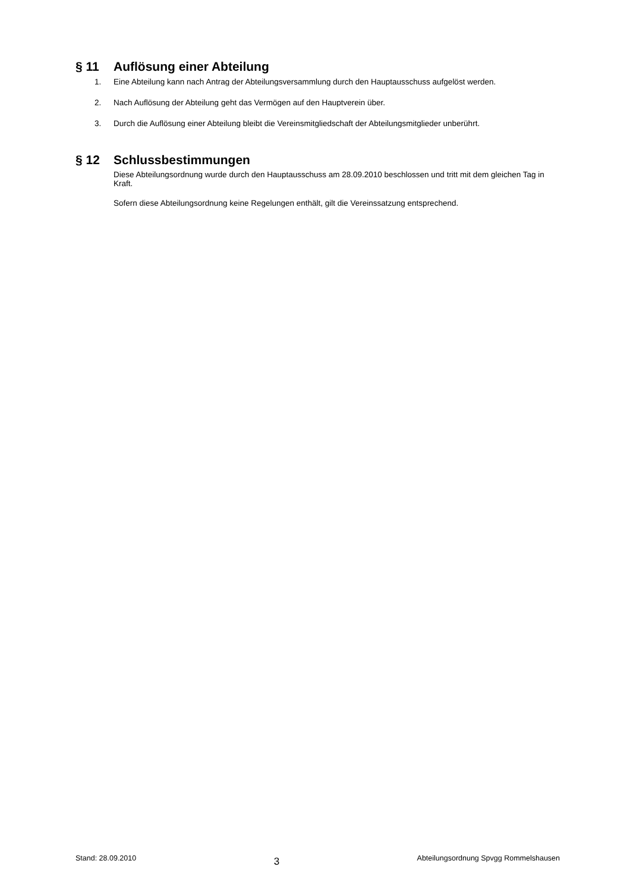§ 11 Auflösung einer Abteilung
1. Eine Abteilung kann nach Antrag der Abteilungsversammlung durch den Hauptausschuss aufgelöst werden.
2. Nach Auflösung der Abteilung geht das Vermögen auf den Hauptverein über.
3. Durch die Auflösung einer Abteilung bleibt die Vereinsmitgliedschaft der Abteilungsmitglieder unberührt.
§ 12 Schlussbestimmungen
Diese Abteilungsordnung wurde durch den Hauptausschuss am 28.09.2010 beschlossen und tritt mit dem gleichen Tag in Kraft.
Sofern diese Abteilungsordnung keine Regelungen enthält, gilt die Vereinssatzung entsprechend.
Stand: 28.09.2010 3 Abteilungsordnung Spvgg Rommelshausen